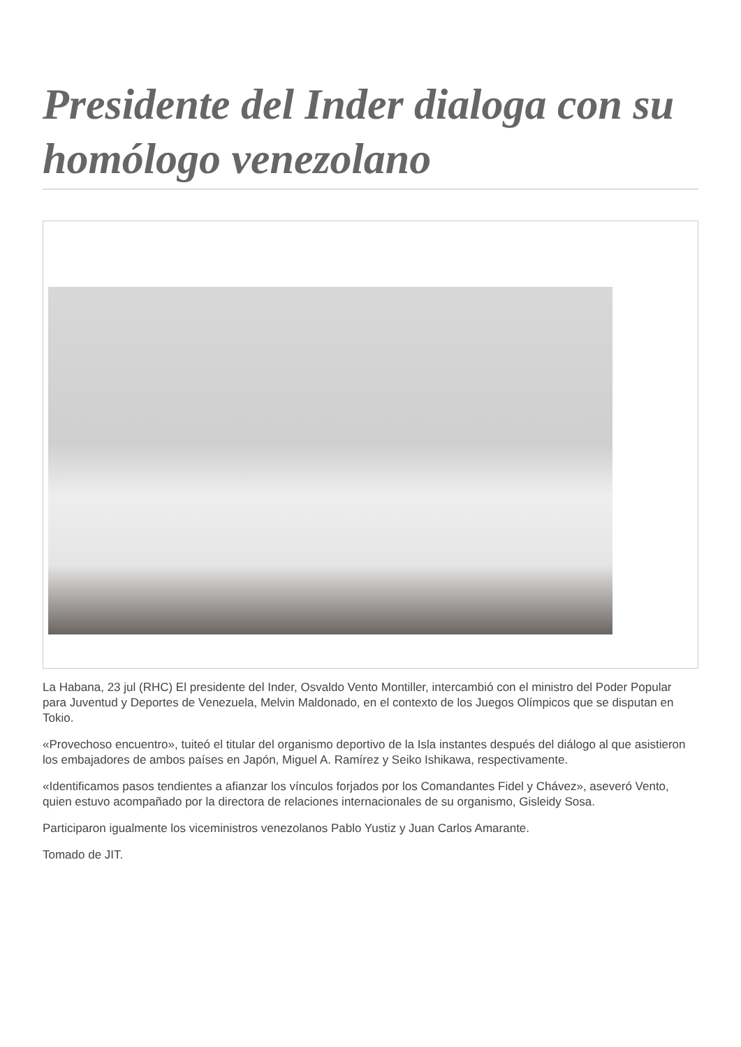Presidente del Inder dialoga con su homólogo venezolano
La Habana, 23 jul (RHC) El presidente del Inder, Osvaldo Vento Montiller, intercambió con el ministro del Poder Popular para Juventud y Deportes de Venezuela, Melvin Maldonado, en el contexto de los Juegos Olímpicos que se disputan en Tokio.
«Provechoso encuentro», tuiteó el titular del organismo deportivo de la Isla instantes después del diálogo al que asistieron los embajadores de ambos países en Japón, Miguel A. Ramírez y Seiko Ishikawa, respectivamente.
«Identificamos pasos tendientes a afianzar los vínculos forjados por los Comandantes Fidel y Chávez», aseveró Vento, quien estuvo acompañado por la directora de relaciones internacionales de su organismo, Gisleidy Sosa.
Participaron igualmente los viceministros venezolanos Pablo Yustiz y Juan Carlos Amarante.
Tomado de JIT.